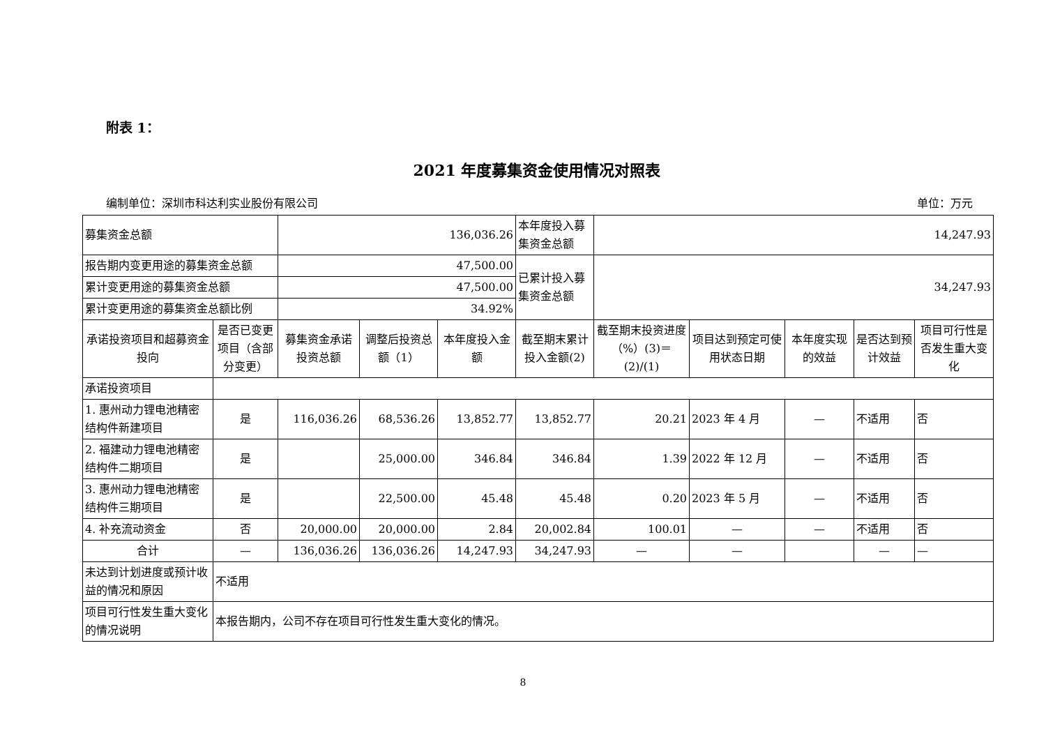附表 1：
2021 年度募集资金使用情况对照表
编制单位：深圳市科达利实业股份有限公司 单位：万元
| 募集资金总额 | | 136,036.26 | | | 本年度投入募集资金总额 | 14,247.93 | | | | |
| 报告期内变更用途的募集资金总额 | | 47,500.00 | | | 已累计投入募集资金总额 | 34,247.93 | | | | |
| 累计变更用途的募集资金总额 | | 47,500.00 | | | | | | | | |
| 累计变更用途的募集资金总额比例 | | 34.92% | | | | | | | | |
| 承诺投资项目和超募资金投向 | 是否已变更项目（含部分变更） | 募集资金承诺投资总额 | 调整后投资总额（1） | 本年度投入金额 | 截至期末累计投入金额(2) | 截至期末投资进度（%）(3)＝(2)/(1) | 项目达到预定可使用状态日期 | 本年度实现的效益 | 是否达到预计效益 | 项目可行性是否发生重大变化 |
| 承诺投资项目 | | | | | | | | | | |
| 1. 惠州动力锂电池精密结构件新建项目 | 是 | 116,036.26 | 68,536.26 | 13,852.77 | 13,852.77 | 20.21 | 2023 年 4 月 | — | 不适用 | 否 |
| 2. 福建动力锂电池精密结构件二期项目 | 是 | | 25,000.00 | 346.84 | 346.84 | 1.39 | 2022 年 12 月 | — | 不适用 | 否 |
| 3. 惠州动力锂电池精密结构件三期项目 | 是 | | 22,500.00 | 45.48 | 45.48 | 0.20 | 2023 年 5 月 | — | 不适用 | 否 |
| 4. 补充流动资金 | 否 | 20,000.00 | 20,000.00 | 2.84 | 20,002.84 | 100.01 | — | — | 不适用 | 否 |
| 合计 | — | 136,036.26 | 136,036.26 | 14,247.93 | 34,247.93 | — | — | | — | — |
| 未达到计划进度或预计收益的情况和原因 | 不适用 | | | | | | | | | |
| 项目可行性发生重大变化的情况说明 | 本报告期内，公司不存在项目可行性发生重大变化的情况。 | | | | | | | | | |
8